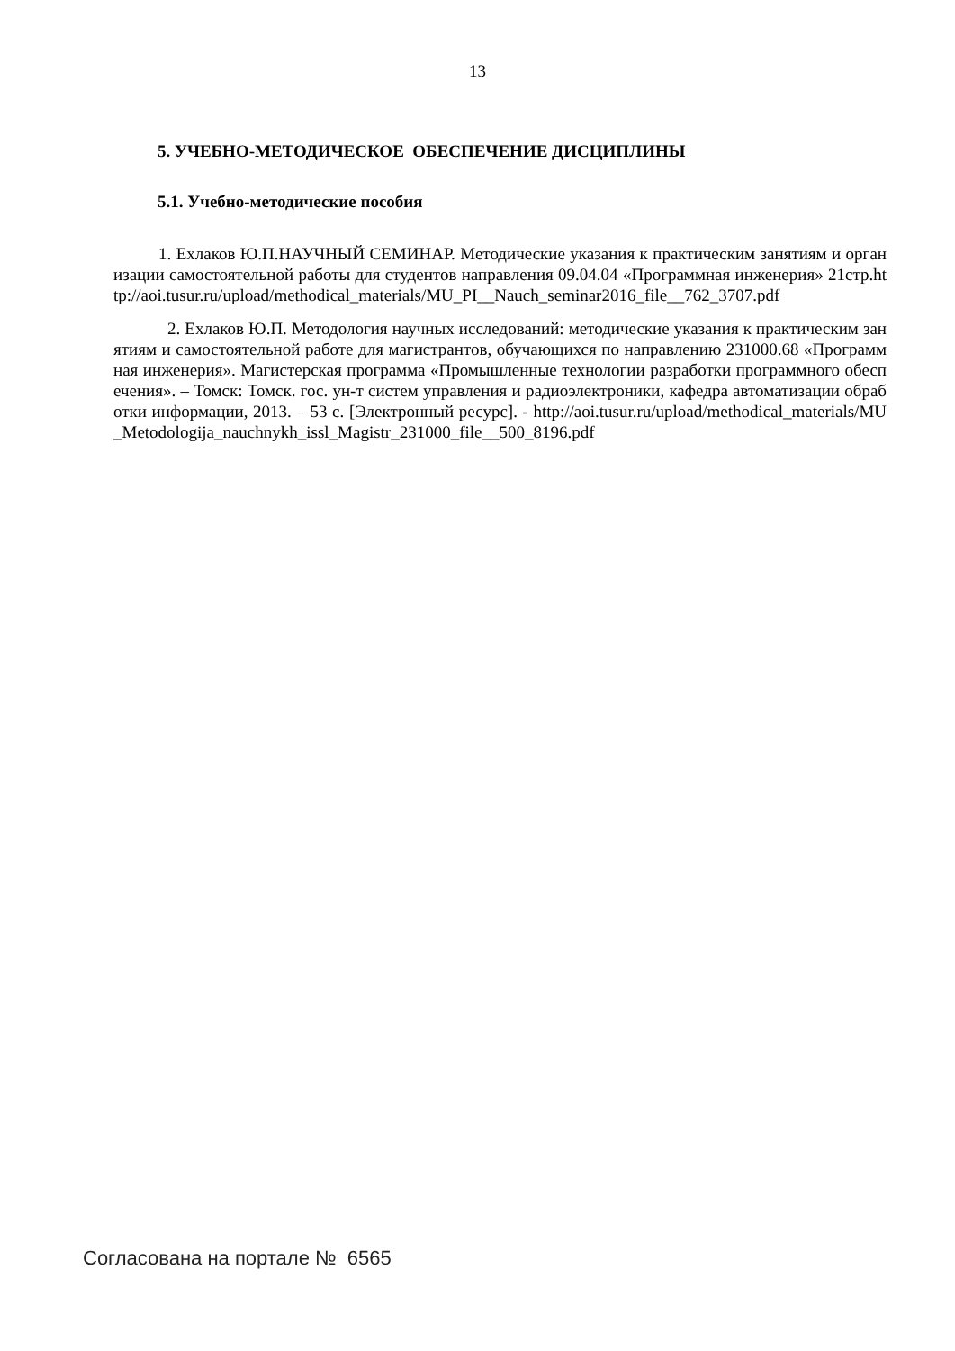13
5. УЧЕБНО-МЕТОДИЧЕСКОЕ ОБЕСПЕЧЕНИЕ ДИСЦИПЛИНЫ
5.1. Учебно-методические пособия
1. Ехлаков Ю.П.НАУЧНЫЙ СЕМИНАР. Методические указания к практическим занятиям и организации самостоятельной работы для студентов направления 09.04.04 «Программная инженерия» 21стр.http://aoi.tusur.ru/upload/methodical_materials/MU_PI__Nauch_seminar2016_file__762_3707.pdf
2. Ехлаков Ю.П. Методология научных исследований: методические указания к практическим занятиям и самостоятельной работе для магистрантов, обучающихся по направлению 231000.68 «Программная инженерия». Магистерская программа «Промышленные технологии разработки программного обеспечения». – Томск: Томск. гос. ун-т систем управления и радиоэлектроники, кафедра автоматизации обработки информации, 2013. – 53 с. [Электронный ресурс]. - http://aoi.tusur.ru/upload/methodical_materials/MU_Metodologija_nauchnykh_issl_Magistr_231000_file__500_8196.pdf
Согласована на портале № 6565